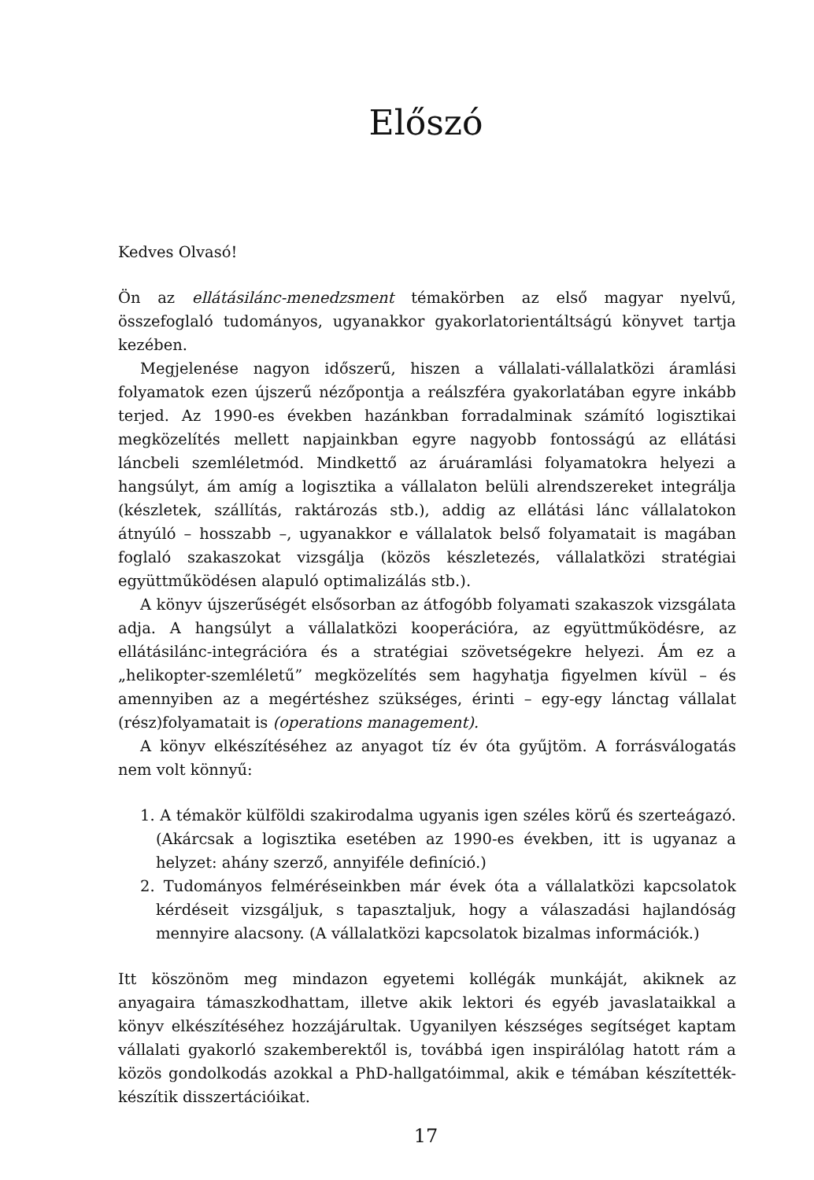Előszó
Kedves Olvasó!
Ön az ellátásilánc-menedzsment témakörben az első magyar nyelvű, összefoglaló tudományos, ugyanakkor gyakorlatorientáltságú könyvet tartja kezében.
Megjelenése nagyon időszerű, hiszen a vállalati-vállalatközi áramlási folyamatok ezen újszerű nézőpontja a reálszféra gyakorlatában egyre inkább terjed. Az 1990-es években hazánkban forradalminak számító logisztikai megközelítés mellett napjainkban egyre nagyobb fontosságú az ellátási láncbeli szemléletmód. Mindkettő az áruáramlási folyamatokra helyezi a hangsúlyt, ám amíg a logisztika a vállalaton belüli alrendszereket integrálja (készletek, szállítás, raktározás stb.), addig az ellátási lánc vállalatokon átnyúló – hosszabb –, ugyanakkor e vállalatok belső folyamatait is magában foglaló szakaszokat vizsgálja (közös készletezés, vállalatközi stratégiai együttműködésen alapuló optimalizálás stb.).
A könyv újszerűségét elsősorban az átfogóbb folyamati szakaszok vizsgálata adja. A hangsúlyt a vállalatközi kooperációra, az együttműködésre, az ellátásilánc-integrációra és a stratégiai szövetségekre helyezi. Ám ez a „helikopter-szemléletű” megközelítés sem hagyhatja figyelmen kívül – és amennyiben az a megértéshez szükséges, érinti – egy-egy lánctag vállalat (rész)folyamatait is (operations management).
A könyv elkészítéséhez az anyagot tíz év óta gyűjtöm. A forrásválogatás nem volt könnyű:
1. A témakör külföldi szakirodalma ugyanis igen széles körű és szerteágazó. (Akárcsak a logisztika esetében az 1990-es években, itt is ugyanaz a helyzet: ahány szerző, annyiféle definíció.)
2. Tudományos felméréseinkben már évek óta a vállalatközi kapcsolatok kérdéseit vizsgáljuk, s tapasztaljuk, hogy a válaszadási hajlandóság mennyire alacsony. (A vállalatközi kapcsolatok bizalmas információk.)
Itt köszönöm meg mindazon egyetemi kollégák munkáját, akiknek az anyagaira támaszkodhattam, illetve akik lektori és egyéb javaslataikkal a könyv elkészítéséhez hozzájárultak. Ugyanilyen készséges segítséget kaptam vállalati gyakorló szakemberektől is, továbbá igen inspirálólag hatott rám a közös gondolkodás azokkal a PhD-hallgatóimmal, akik e témában készítették-készítik disszertációikat.
17